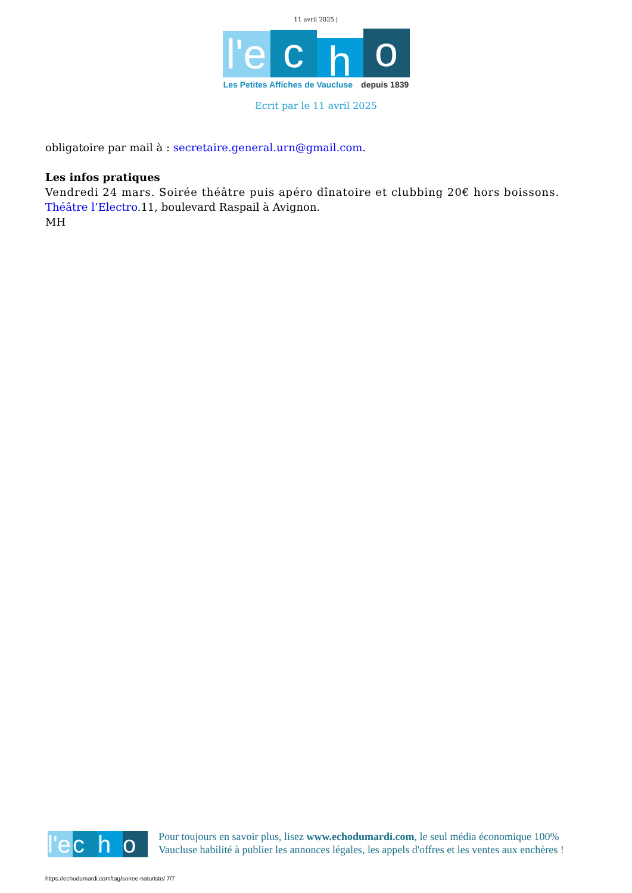11 avril 2025 |
l'e
c
h
o
Les Petites Affiches de Vaucluse depuis 1839
Ecrit par le 11 avril 2025
obligatoire par mail à : secretaire.general.urn@gmail.com.
Les infos pratiques
Vendredi 24 mars. Soirée théâtre puis apéro dînatoire et clubbing 20€ hors boissons. Théâtre l’Electro.11, boulevard Raspail à Avignon.
MH
l'e
c
h
o
Pour toujours en savoir plus, lisez www.echodumardi.com, le seul média économique 100% Vaucluse habilité à publier les annonces légales, les appels d'offres et les ventes aux enchères !
https://echodumardi.com/tag/soiree-naturiste/ 7/7